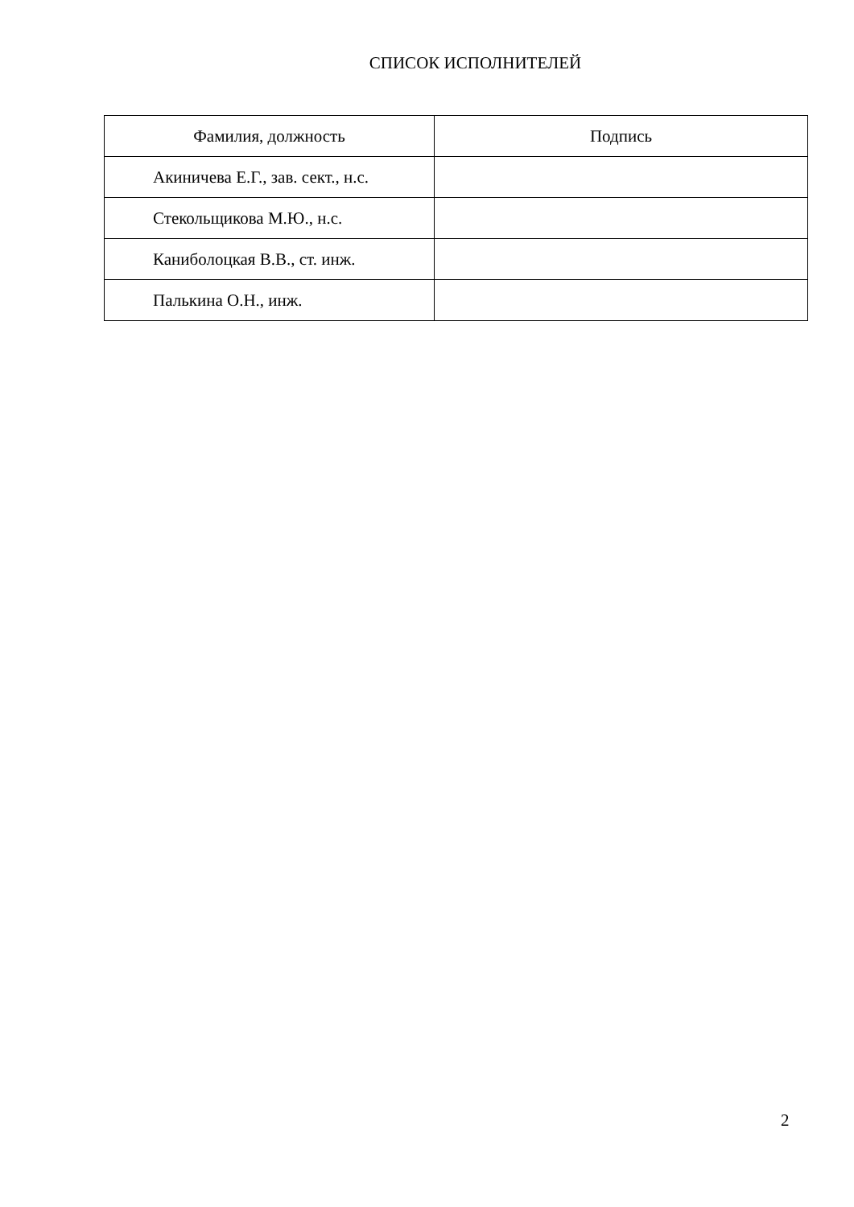СПИСОК ИСПОЛНИТЕЛЕЙ
| Фамилия, должность | Подпись |
| --- | --- |
| Акиничева Е.Г., зав. сект., н.с. | |
| Стекольщикова М.Ю., н.с. | |
| Каниболоцкая В.В., ст. инж. | |
| Палькина О.Н., инж. | |
2